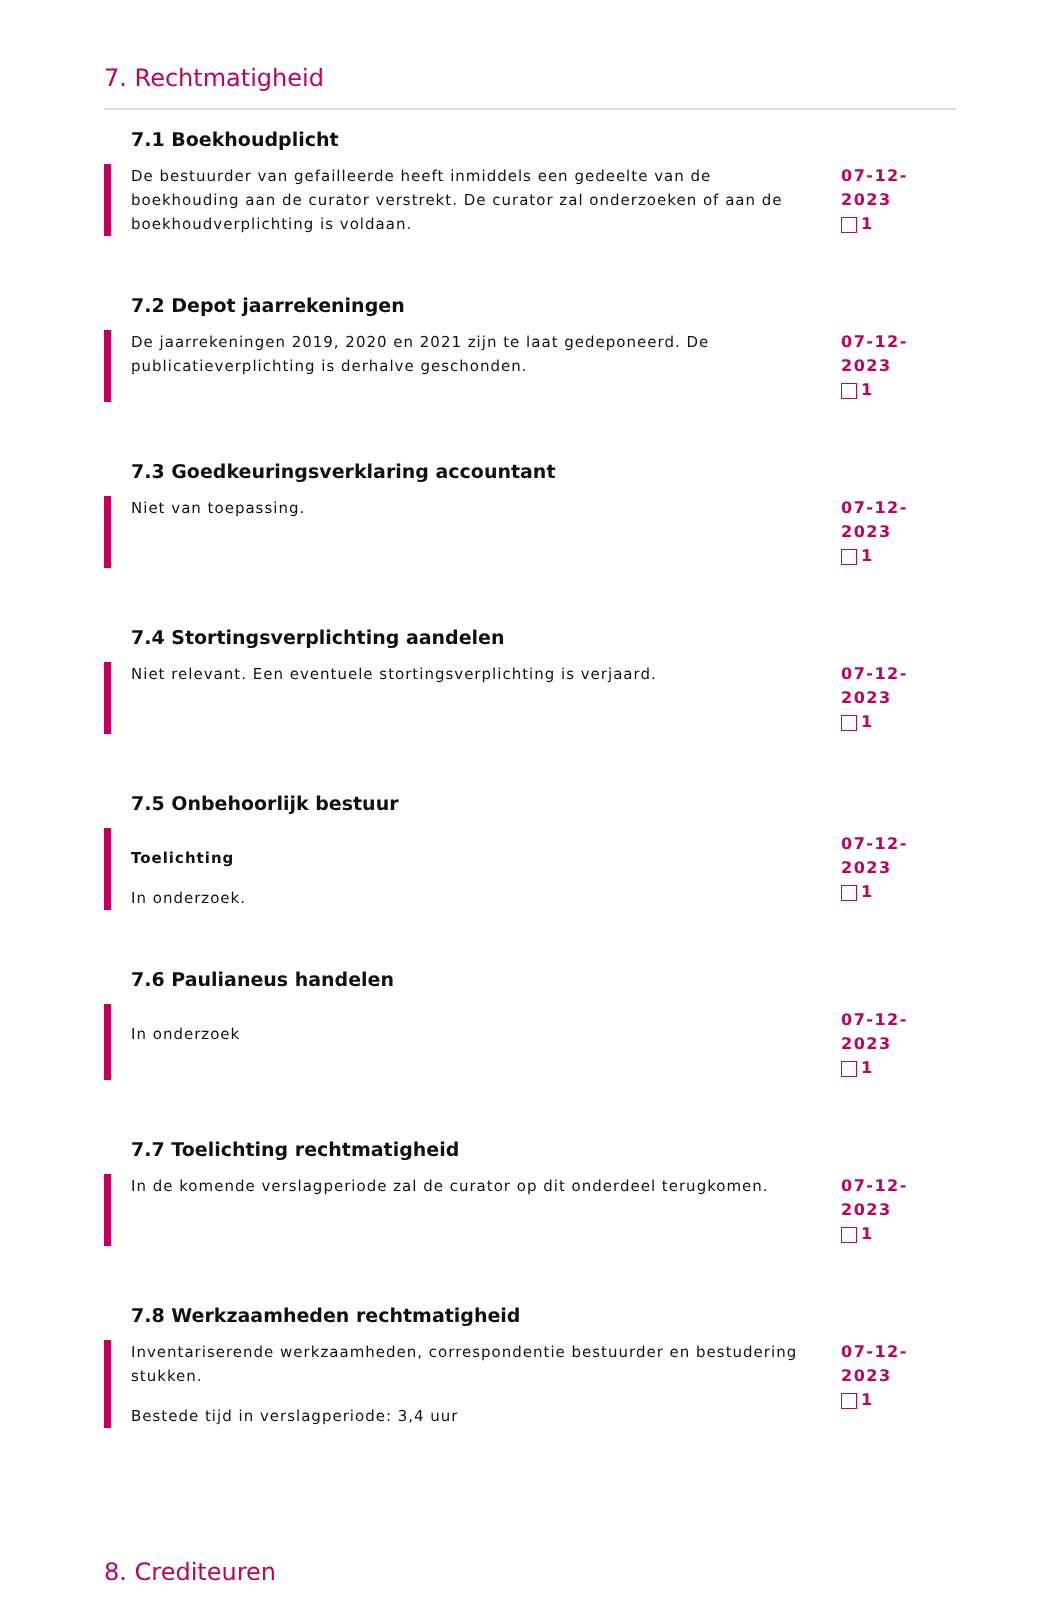7. Rechtmatigheid
7.1 Boekhoudplicht
De bestuurder van gefailleerde heeft inmiddels een gedeelte van de boekhouding aan de curator verstrekt. De curator zal onderzoeken of aan de boekhoudverplichting is voldaan.
07-12-2023
1
7.2 Depot jaarrekeningen
De jaarrekeningen 2019, 2020 en 2021 zijn te laat gedeponeerd. De publicatieverplichting is derhalve geschonden.
07-12-2023
1
7.3 Goedkeuringsverklaring accountant
Niet van toepassing. 07-12-2023
1
7.4 Stortingsverplichting aandelen
Niet relevant. Een eventuele stortingsverplichting is verjaard.
07-12-2023
1
7.5 Onbehoorlijk bestuur
Toelichting
In onderzoek.
07-12-2023
1
7.6 Paulianeus handelen
In onderzoek
07-12-2023
1
7.7 Toelichting rechtmatigheid
In de komende verslagperiode zal de curator op dit onderdeel terugkomen.
07-12-2023
1
7.8 Werkzaamheden rechtmatigheid
Inventariserende werkzaamheden, correspondentie bestuurder en bestudering stukken.
Bestede tijd in verslagperiode: 3,4 uur
07-12-2023
1
8. Crediteuren